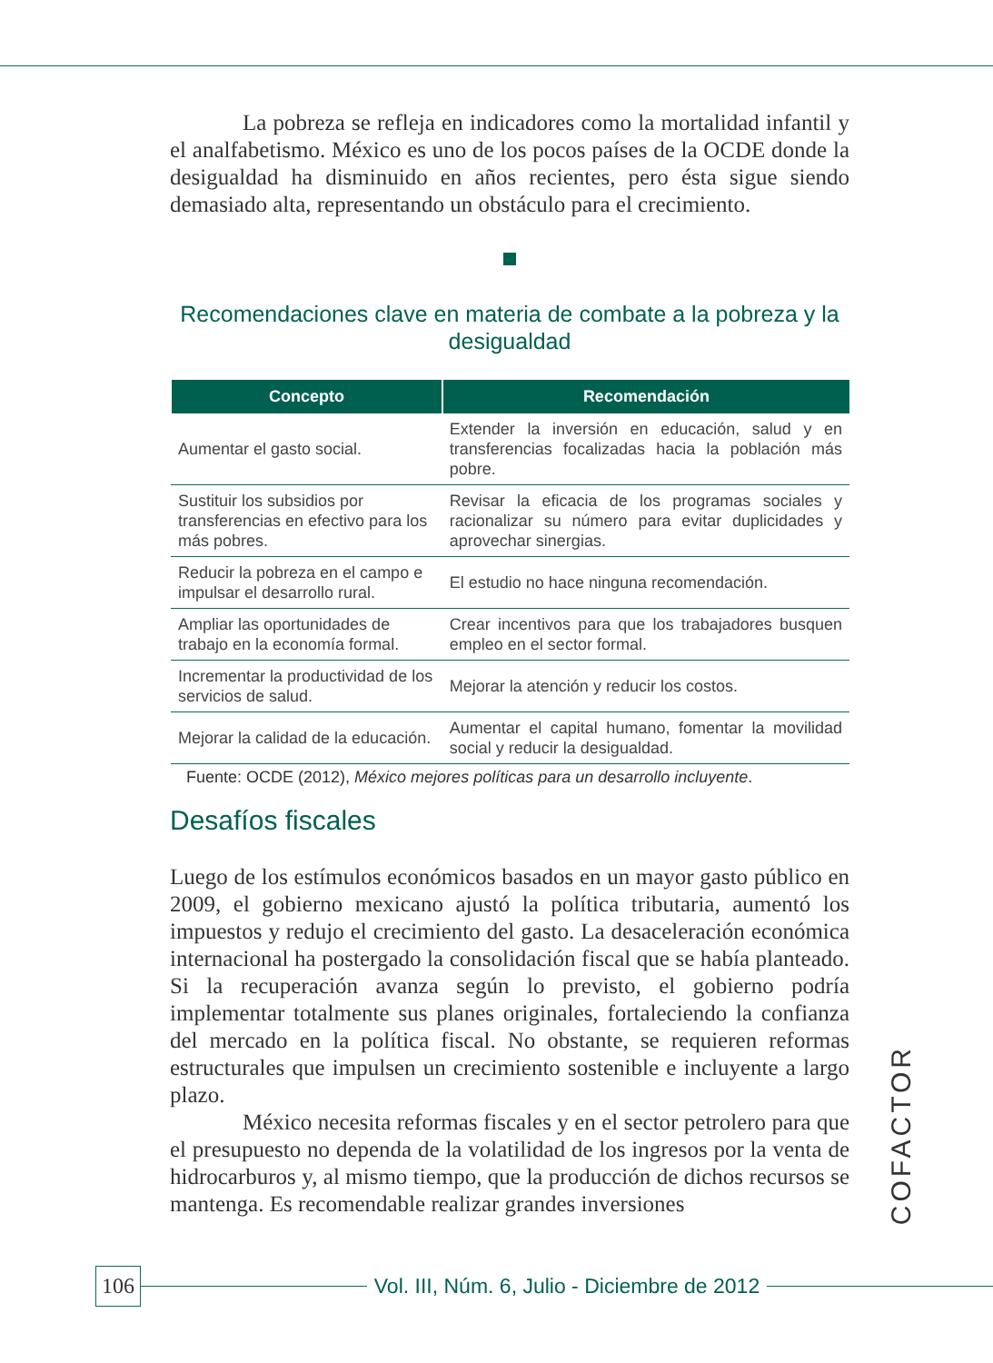La pobreza se refleja en indicadores como la mortalidad infantil y el analfabetismo. México es uno de los pocos países de la OCDE donde la desigualdad ha disminuido en años recientes, pero ésta sigue siendo demasiado alta, representando un obstáculo para el crecimiento.
Recomendaciones clave en materia de combate a la pobreza y la desigualdad
| Concepto | Recomendación |
| --- | --- |
| Aumentar el gasto social. | Extender la inversión en educación, salud y en transferencias focalizadas hacia la población más pobre. |
| Sustituir los subsidios por transferencias en efectivo para los más pobres. | Revisar la eficacia de los programas sociales y racionalizar su número para evitar duplicidades y aprovechar sinergias. |
| Reducir la pobreza en el campo e impulsar el desarrollo rural. | El estudio no hace ninguna recomendación. |
| Ampliar las oportunidades de trabajo en la economía formal. | Crear incentivos para que los trabajadores busquen empleo en el sector formal. |
| Incrementar la productividad de los servicios de salud. | Mejorar la atención y reducir los costos. |
| Mejorar la calidad de la educación. | Aumentar el capital humano, fomentar la movilidad social y reducir la desigualdad. |
Fuente: OCDE (2012), México mejores políticas para un desarrollo incluyente.
Desafíos fiscales
Luego de los estímulos económicos basados en un mayor gasto público en 2009, el gobierno mexicano ajustó la política tributaria, aumentó los impuestos y redujo el crecimiento del gasto. La desaceleración económica internacional ha postergado la consolidación fiscal que se había planteado. Si la recuperación avanza según lo previsto, el gobierno podría implementar totalmente sus planes originales, fortaleciendo la confianza del mercado en la política fiscal. No obstante, se requieren reformas estructurales que impulsen un crecimiento sostenible e incluyente a largo plazo.
México necesita reformas fiscales y en el sector petrolero para que el presupuesto no dependa de la volatilidad de los ingresos por la venta de hidrocarburos y, al mismo tiempo, que la producción de dichos recursos se mantenga. Es recomendable realizar grandes inversiones
COFACTOR
106 Vol. III, Núm. 6, Julio - Diciembre de 2012